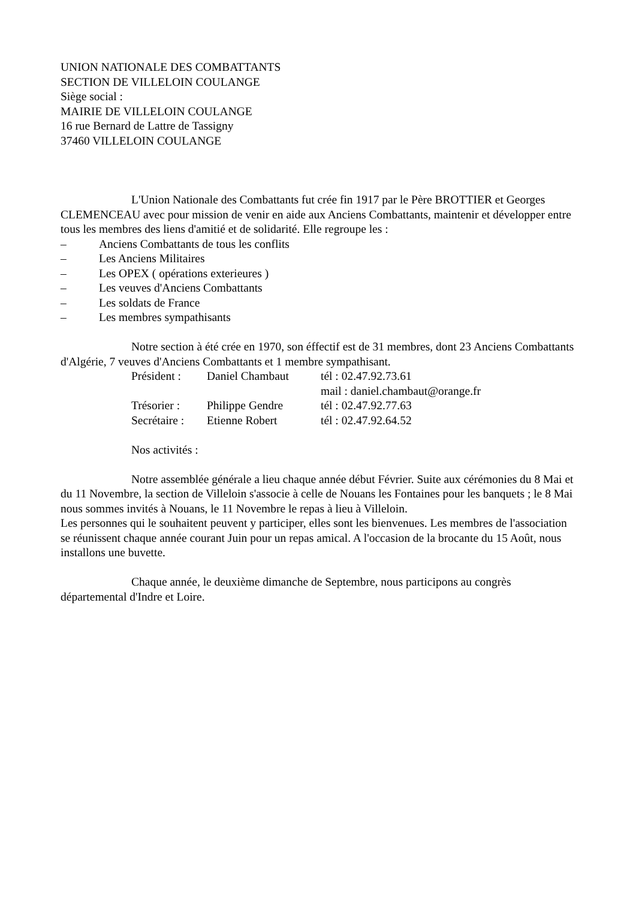UNION NATIONALE DES COMBATTANTS
SECTION DE VILLELOIN COULANGE
Siège social :
MAIRIE DE VILLELOIN COULANGE
16 rue Bernard de Lattre de Tassigny
37460 VILLELOIN COULANGE
L'Union Nationale des Combattants fut crée fin 1917 par le Père BROTTIER et Georges CLEMENCEAU avec pour mission de venir en aide aux Anciens Combattants, maintenir et développer entre tous les membres des liens d'amitié et de solidarité. Elle regroupe les :
– Anciens Combattants de tous les conflits
– Les Anciens Militaires
– Les OPEX ( opérations exterieures )
– Les veuves d'Anciens Combattants
– Les soldats de France
– Les membres sympathisants
Notre section à été crée en 1970, son éffectif est de 31 membres, dont 23 Anciens Combattants d'Algérie, 7 veuves d'Anciens Combattants et 1 membre sympathisant.
Président : Daniel Chambaut tél : 02.47.92.73.61
mail : daniel.chambaut@orange.fr
Trésorier : Philippe Gendre tél : 02.47.92.77.63
Secrétaire : Etienne Robert tél : 02.47.92.64.52
Nos activités :
Notre assemblée générale a lieu chaque année début Février. Suite aux cérémonies du 8 Mai et du 11 Novembre, la section de Villeloin s'associe à celle de Nouans les Fontaines pour les banquets ; le 8 Mai nous sommes invités à Nouans, le 11 Novembre le repas à lieu à Villeloin.
Les personnes qui le souhaitent peuvent y participer, elles sont les bienvenues. Les membres de l'association se réunissent chaque année courant Juin pour un repas amical. A l'occasion de la brocante du 15 Août, nous installons une buvette.
Chaque année, le deuxième dimanche de Septembre, nous participons au congrès départemental d'Indre et Loire.